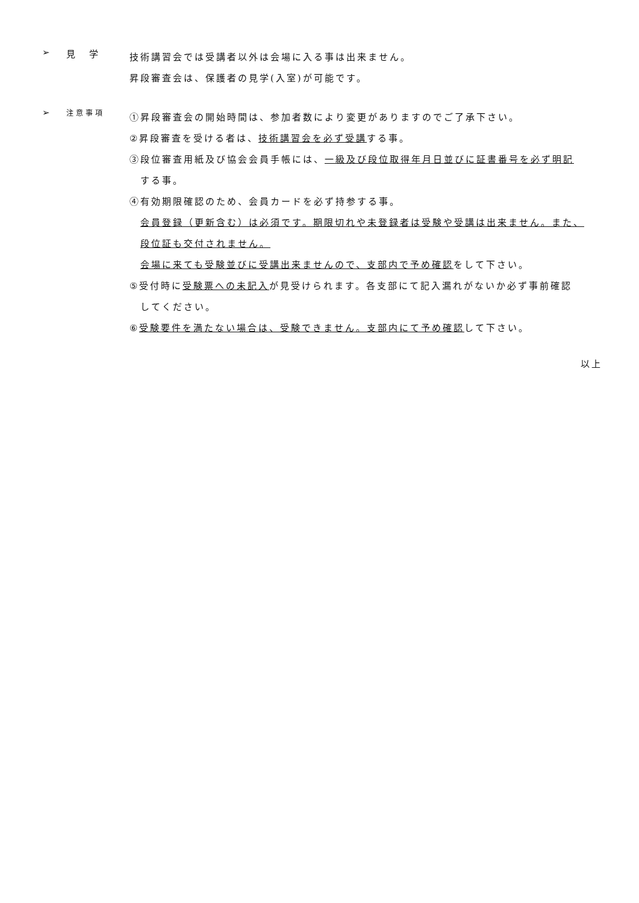➢ 見　学
技術講習会では受講者以外は会場に入る事は出来ません。
昇段審査会は、保護者の見学(入室)が可能です。
➢
注意事項
①昇段審査会の開始時間は、参加者数により変更がありますのでご了承下さい。
②昇段審査を受ける者は、技術講習会を必ず受講する事。
③段位審査用紙及び協会会員手帳には、一級及び段位取得年月日並びに証書番号を必ず明記
する事。
④有効期限確認のため、会員カードを必ず持参する事。
会員登録（更新含む）は必須です。期限切れや未登録者は受験や受講は出来ません。また、
段位証も交付されません。
会場に来ても受験並びに受講出来ませんので、支部内で予め確認をして下さい。
⑤受付時に受験票への未記入が見受けられます。各支部にて記入漏れがないか必ず事前確認
してください。
⑥受験要件を満たない場合は、受験できません。支部内にて予め確認して下さい。
以上